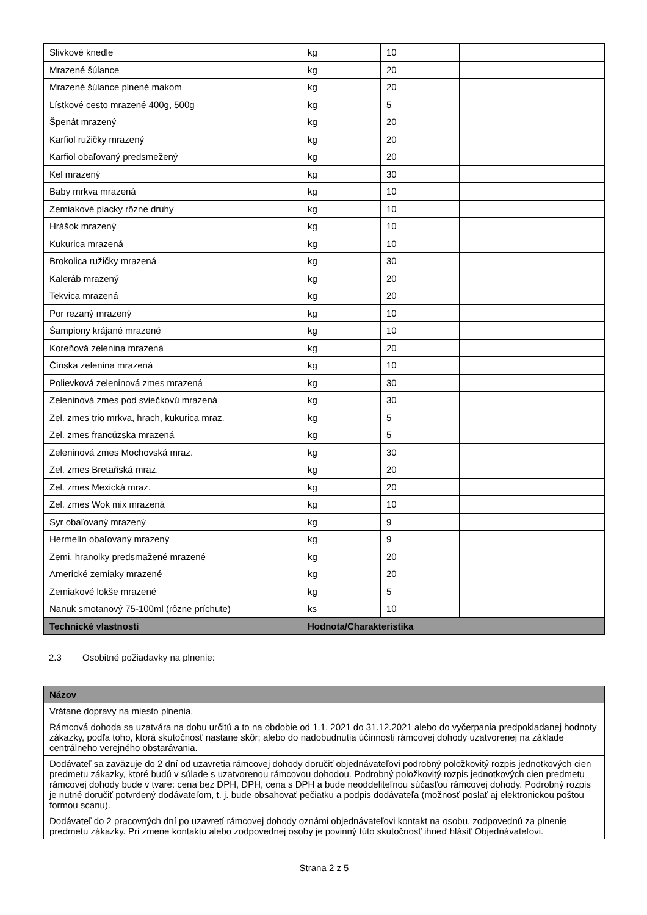| Slivkové knedle | kg | 10 | | |
| Mrazené šúlance | kg | 20 | | |
| Mrazené šúlance plnené makom | kg | 20 | | |
| Lístkové cesto mrazené 400g, 500g | kg | 5 | | |
| Špenát mrazený | kg | 20 | | |
| Karfiol ružičky mrazený | kg | 20 | | |
| Karfiol obaľovaný predsmežený | kg | 20 | | |
| Kel mrazený | kg | 30 | | |
| Baby mrkva mrazená | kg | 10 | | |
| Zemiakové placky rôzne druhy | kg | 10 | | |
| Hrášok mrazený | kg | 10 | | |
| Kukurica mrazená | kg | 10 | | |
| Brokolica ružičky mrazená | kg | 30 | | |
| Kaleráb mrazený | kg | 20 | | |
| Tekvica mrazená | kg | 20 | | |
| Por rezaný mrazený | kg | 10 | | |
| Šampiony krájané mrazené | kg | 10 | | |
| Koreňová zelenina mrazená | kg | 20 | | |
| Čínska zelenina mrazená | kg | 10 | | |
| Polievková zeleninová zmes mrazená | kg | 30 | | |
| Zeleninová zmes pod sviečkovú mrazená | kg | 30 | | |
| Zel. zmes trio mrkva, hrach, kukurica mraz. | kg | 5 | | |
| Zel. zmes francúzska mrazená | kg | 5 | | |
| Zeleninová zmes Mochovská mraz. | kg | 30 | | |
| Zel. zmes Bretaňská mraz. | kg | 20 | | |
| Zel. zmes Mexická mraz. | kg | 20 | | |
| Zel. zmes Wok mix mrazená | kg | 10 | | |
| Syr obaľovaný mrazený | kg | 9 | | |
| Hermelín obaľovaný mrazený | kg | 9 | | |
| Zemi. hranolky predsmažené mrazené | kg | 20 | | |
| Americké zemiaky mrazené | kg | 20 | | |
| Zemiakové lokše mrazené | kg | 5 | | |
| Nanuk smotanový 75-100ml (rôzne príchute) | ks | 10 | | |
| Technické vlastnosti | Hodnota/Charakteristika | | | |
2.3 Osobitné požiadavky na plnenie:
| Názov |
| --- |
| Vrátane dopravy na miesto plnenia. |
| Rámcová dohoda sa uzatvára na dobu určitú a to na obdobie od 1.1. 2021 do 31.12.2021 alebo do vyčerpania predpokladanej hodnoty zákazky, podľa toho, ktorá skutočnosť nastane skôr; alebo do nadobudnutia účinnosti rámcovej dohody uzatvorenej na základe centrálneho verejného obstarávania. |
| Dodávateľ sa zaväzuje do 2 dní od uzavretia rámcovej dohody doručiť objednávateľovi podrobný položkovitý rozpis jednotkových cien predmetu zákazky, ktoré budú v súlade s uzatvorenou rámcovou dohodou. Podrobný položkovitý rozpis jednotkových cien predmetu rámcovej dohody bude v tvare: cena bez DPH, DPH, cena s DPH a bude neoddeliteľnou súčasťou rámcovej dohody. Podrobný rozpis je nutné doručiť potvrdený dodávateľom, t. j. bude obsahovať pečiatku a podpis dodávateľa (možnosť poslať aj elektronickou poštou formou scanu). |
| Dodávateľ do 2 pracovných dní po uzavretí rámcovej dohody oznámi objednávateľovi kontakt na osobu, zodpovednú za plnenie predmetu zákazky. Pri zmene kontaktu alebo zodpovednej osoby je povinný túto skutočnosť ihneď hlásiť Objednávateľovi. |
Strana 2 z 5